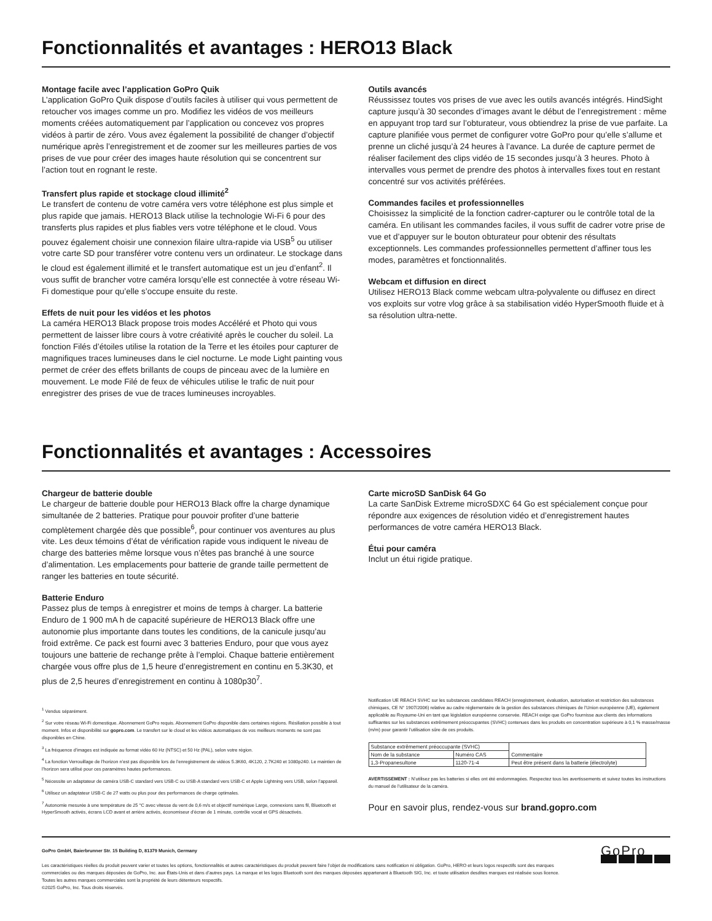Fonctionnalités et avantages : HERO13 Black
Montage facile avec l’application GoPro Quik
L’application GoPro Quik dispose d’outils faciles à utiliser qui vous permettent de retoucher vos images comme un pro. Modifiez les vidéos de vos meilleurs moments créées automatiquement par l’application ou concevez vos propres vidéos à partir de zéro. Vous avez également la possibilité de changer d’objectif numérique après l’enregistrement et de zoomer sur les meilleures parties de vos prises de vue pour créer des images haute résolution qui se concentrent sur l’action tout en rognant le reste.
Transfert plus rapide et stockage cloud illimité<sup>2</sup>
Le transfert de contenu de votre caméra vers votre téléphone est plus simple et plus rapide que jamais. HERO13 Black utilise la technologie Wi-Fi 6 pour des transferts plus rapides et plus fiables vers votre téléphone et le cloud. Vous pouvez également choisir une connexion filaire ultra-rapide via USB<sup>5</sup> ou utiliser votre carte SD pour transférer votre contenu vers un ordinateur. Le stockage dans le cloud est également illimité et le transfert automatique est un jeu d’enfant<sup>2</sup>. Il vous suffit de brancher votre caméra lorsqu’elle est connectée à votre réseau Wi-Fi domestique pour qu’elle s’occupe ensuite du reste.
Effets de nuit pour les vidéos et les photos
La caméra HERO13 Black propose trois modes Accéléré et Photo qui vous permettent de laisser libre cours à votre créativité après le coucher du soleil. La fonction Filés d’étoiles utilise la rotation de la Terre et les étoiles pour capturer de magnifiques traces lumineuses dans le ciel nocturne. Le mode Light painting vous permet de créer des effets brillants de coups de pinceau avec de la lumière en mouvement. Le mode Filé de feux de véhicules utilise le trafic de nuit pour enregistrer des prises de vue de traces lumineuses incroyables.
Outils avancés
Réussissez toutes vos prises de vue avec les outils avancés intégrés. HindSight capture jusqu’à 30 secondes d’images avant le début de l’enregistrement : même en appuyant trop tard sur l’obturateur, vous obtiendrez la prise de vue parfaite. La capture planifiée vous permet de configurer votre GoPro pour qu’elle s’allume et prenne un cliché jusqu’à 24 heures à l’avance. La durée de capture permet de réaliser facilement des clips vidéo de 15 secondes jusqu’à 3 heures. Photo à intervalles vous permet de prendre des photos à intervalles fixes tout en restant concentré sur vos activités préférées.
Commandes faciles et professionnelles
Choisissez la simplicité de la fonction cadrer-capturer ou le contrôle total de la caméra. En utilisant les commandes faciles, il vous suffit de cadrer votre prise de vue et d’appuyer sur le bouton obturateur pour obtenir des résultats exceptionnels. Les commandes professionnelles permettent d’affiner tous les modes, paramètres et fonctionnalités.
Webcam et diffusion en direct
Utilisez HERO13 Black comme webcam ultra-polyvalente ou diffusez en direct vos exploits sur votre vlog grâce à sa stabilisation vidéo HyperSmooth fluide et à sa résolution ultra-nette.
Fonctionnalités et avantages : Accessoires
Chargeur de batterie double
Le chargeur de batterie double pour HERO13 Black offre la charge dynamique simultanée de 2 batteries. Pratique pour pouvoir profiter d’une batterie complètement chargée dès que possible<sup>6</sup>, pour continuer vos aventures au plus vite. Les deux témoins d’état de vérification rapide vous indiquent le niveau de charge des batteries même lorsque vous n’êtes pas branché à une source d’alimentation. Les emplacements pour batterie de grande taille permettent de ranger les batteries en toute sécurité.
Batterie Enduro
Passez plus de temps à enregistrer et moins de temps à charger. La batterie Enduro de 1 900 mA h de capacité supérieure de HERO13 Black offre une autonomie plus importante dans toutes les conditions, de la canicule jusqu’au froid extrême. Ce pack est fourni avec 3 batteries Enduro, pour que vous ayez toujours une batterie de rechange prête à l’emploi. Chaque batterie entièrement chargée vous offre plus de 1,5 heure d’enregistrement en continu en 5.3K30, et plus de 2,5 heures d’enregistrement en continu à 1080p30<sup>7</sup>.
<sup>1</sup> Vendus séparément.
<sup>2</sup> Sur votre réseau Wi-Fi domestique. Abonnement GoPro requis. Abonnement GoPro disponible dans certaines régions. Résiliation possible à tout moment. Infos et disponibilité sur gopro.com. Le transfert sur le cloud et les vidéos automatiques de vos meilleurs moments ne sont pas disponibles en Chine.
<sup>3</sup> La fréquence d’images est indiquée au format vidéo 60 Hz (NTSC) et 50 Hz (PAL), selon votre région.
<sup>4</sup> La fonction Verrouillage de l’horizon n’est pas disponible lors de l’enregistrement de vidéos 5.3K60, 4K120, 2.7K240 et 1080p240. Le maintien de l’horizon sera utilisé pour ces paramètres hautes performances.
<sup>5</sup> Nécessite un adaptateur de caméra USB-C standard vers USB-C ou USB-A standard vers USB-C et Apple Lightning vers USB, selon l’appareil.
<sup>6</sup> Utilisez un adaptateur USB-C de 27 watts ou plus pour des performances de charge optimales.
<sup>7</sup> Autonomie mesurée à une température de 25 °C avec vitesse du vent de 0,6 m/s et objectif numérique Large, connexions sans fil, Bluetooth et HyperSmooth activés, écrans LCD avant et arrière activés, économiseur d’écran de 1 minute, contrôle vocal et GPS désactivés.
Carte microSD SanDisk 64 Go
La carte SanDisk Extreme microSDXC 64 Go est spécialement conçue pour répondre aux exigences de résolution vidéo et d’enregistrement hautes performances de votre caméra HERO13 Black.
Étui pour caméra
Inclut un étui rigide pratique.
Notification UE REACH SVHC sur les substances candidates REACH (enregistrement, évaluation, autorisation et restriction des substances chimiques, CE N° 1907/2006) relative au cadre réglementaire de la gestion des substances chimiques de l’Union européenne (UE), également applicable au Royaume-Uni en tant que législation européenne conservée. REACH exige que GoPro fournisse aux clients des informations suffisantes sur les substances extrêmement préoccupantes (SVHC) contenues dans les produits en concentration supérieure à 0,1 % masse/masse (m/m) pour garantir l’utilisation sûre de ces produits.
| Substance extrêmement préoccupante (SVHC) | | Commentaire |
| Nom de la substance | Numéro CAS | |
| 1,3-Propanesultone | 1120-71-4 | Peut être présent dans la batterie (électrolyte) |
AVERTISSEMENT : N’utilisez pas les batteries si elles ont été endommagées. Respectez tous les avertissements et suivez toutes les instructions du manuel de l’utilisateur de la caméra.
Pour en savoir plus, rendez-vous sur brand.gopro.com
GoPro GmbH, Baierbrunner Str. 15 Building D, 81379 Munich, Germany
Les caractéristiques réelles du produit peuvent varier et toutes les options, fonctionnalités et autres caractéristiques du produit peuvent faire l’objet de modifications sans notification ni obligation. GoPro, HERO et leurs logos respectifs sont des marques commerciales ou des marques déposées de GoPro, Inc. aux États-Unis et dans d’autres pays. La marque et les logos Bluetooth sont des marques déposées appartenant à Bluetooth SIG, Inc. et toute utilisation desdites marques est réalisée sous licence. Toutes les autres marques commerciales sont la propriété de leurs détenteurs respectifs.
©2025 GoPro, Inc. Tous droits réservés.
GoPro